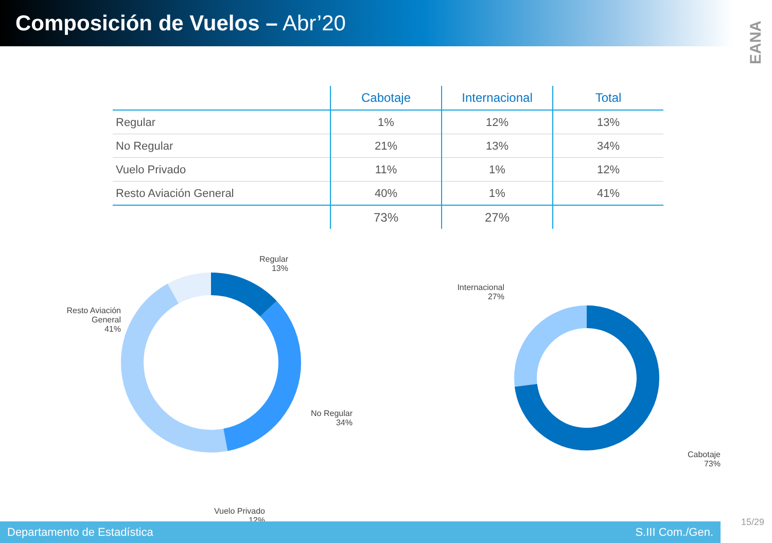Composición de Vuelos – Abr’20
EANA
| | Cabotaje | Internacional | Total |
| --- | --- | --- | --- |
| Regular | 1% | 12% | 13% |
| No Regular | 21% | 13% | 34% |
| Vuelo Privado | 11% | 1% | 12% |
| Resto Aviación General | 40% | 1% | 41% |
| | 73% | 27% | |
Regular
13%
Resto Aviación General
41%
No Regular
34%
Vuelo Privado
12%
Internacional
27%
Cabotaje
73%
Departamento de Estadística S.III Com./Gen.
15/29